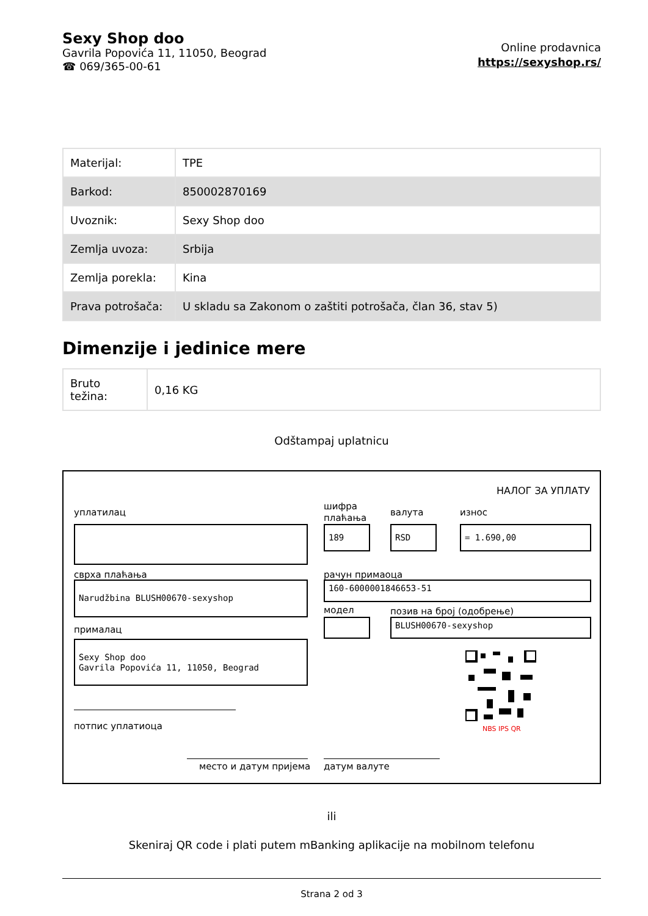Sexy Shop doo
Gavrila Popovića 11, 11050, Beograd
☎ 069/365-00-61
Online prodavnica
https://sexyshop.rs/
| Materijal: | TPE |
| Barkod: | 850002870169 |
| Uvoznik: | Sexy Shop doo |
| Zemlja uvoza: | Srbija |
| Zemlja porekla: | Kina |
| Prava potrošača: | U skladu sa Zakonom o zaštiti potrošača, član 36, stav 5) |
Dimenzije i jedinice mere
| Bruto težina: | 0,16 KG |
Odštampaj uplatnicu
НАЛОГ ЗА УПЛАТУ
уплатилац
шифра
плаћања
валута износ
189 RSD = 1.690,00
сврха плаћања
Narudžbina BLUSH00670-sexyshop
рачун примаоца
160-6000001846653-51
модел позив на број (одобрење)
BLUSH00670-sexyshop
прималац
Sexy Shop doo
Gavrila Popovića 11, 11050, Beograd
NBS IPS QR
потпис уплатиоца
место и датум пријема датум валуте
ili
Skeniraj QR code i plati putem mBanking aplikacije na mobilnom telefonu
Strana 2 od 3